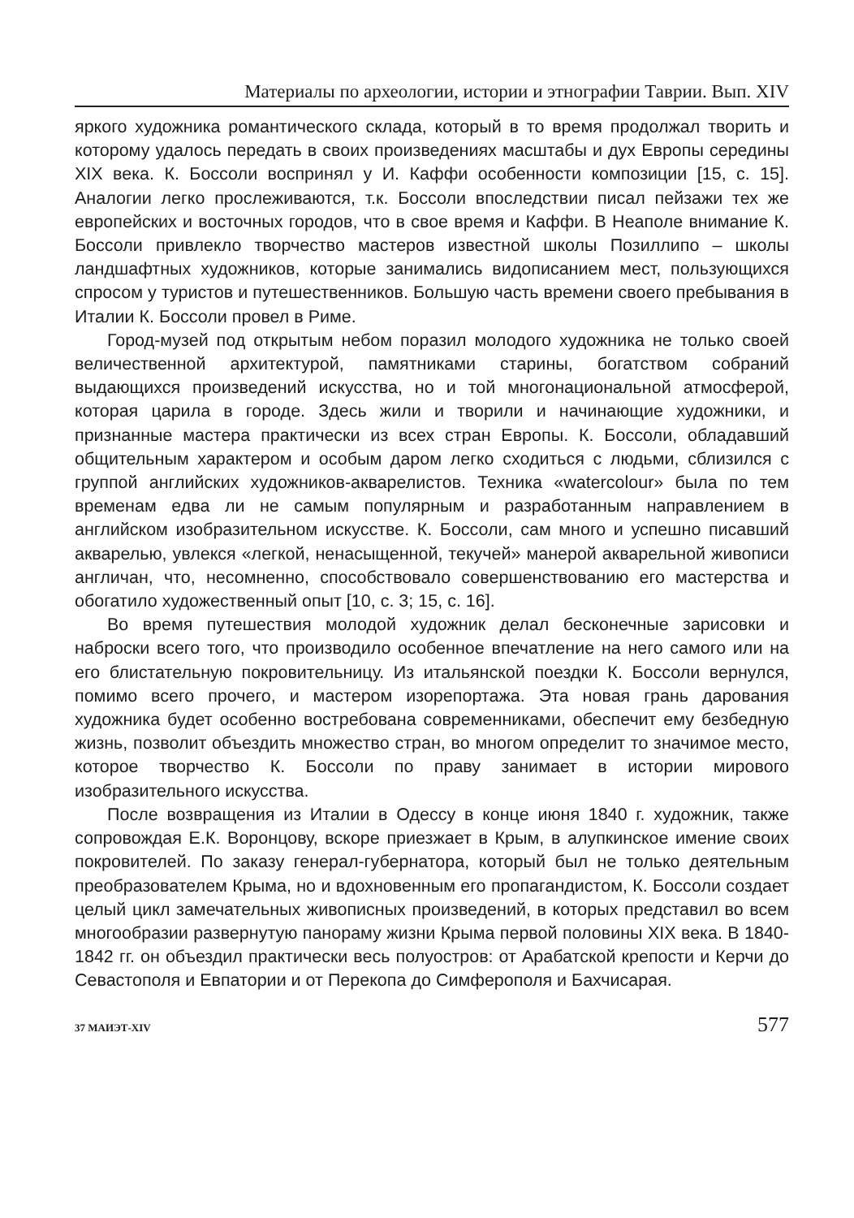Материалы по археологии, истории и этнографии Таврии. Вып. XIV
яркого художника романтического склада, который в то время продолжал творить и которому удалось передать в своих произведениях масштабы и дух Европы середины XIX века. К. Боссоли воспринял у И. Каффи особенности композиции [15, с. 15]. Аналогии легко прослеживаются, т.к. Боссоли впоследствии писал пейзажи тех же европейских и восточных городов, что в свое время и Каффи. В Неаполе внимание К. Боссоли привлекло творчество мастеров известной школы Позиллипо – школы ландшафтных художников, которые занимались видописанием мест, пользующихся спросом у туристов и путешественников. Большую часть времени своего пребывания в Италии К. Боссоли провел в Риме.
Город-музей под открытым небом поразил молодого художника не только своей величественной архитектурой, памятниками старины, богатством собраний выдающихся произведений искусства, но и той многонациональной атмосферой, которая царила в городе. Здесь жили и творили и начинающие художники, и признанные мастера практически из всех стран Европы. К. Боссоли, обладавший общительным характером и особым даром легко сходиться с людьми, сблизился с группой английских художников-акварелистов. Техника «watercolour» была по тем временам едва ли не самым популярным и разработанным направлением в английском изобразительном искусстве. К. Боссоли, сам много и успешно писавший акварелью, увлекся «легкой, ненасыщенной, текучей» манерой акварельной живописи англичан, что, несомненно, способствовало совершенствованию его мастерства и обогатило художественный опыт [10, с. 3; 15, с. 16].
Во время путешествия молодой художник делал бесконечные зарисовки и наброски всего того, что производило особенное впечатление на него самого или на его блистательную покровительницу. Из итальянской поездки К. Боссоли вернулся, помимо всего прочего, и мастером изорепортажа. Эта новая грань дарования художника будет особенно востребована современниками, обеспечит ему безбедную жизнь, позволит объездить множество стран, во многом определит то значимое место, которое творчество К. Боссоли по праву занимает в истории мирового изобразительного искусства.
После возвращения из Италии в Одессу в конце июня 1840 г. художник, также сопровождая Е.К. Воронцову, вскоре приезжает в Крым, в алупкинское имение своих покровителей. По заказу генерал-губернатора, который был не только деятельным преобразователем Крыма, но и вдохновенным его пропагандистом, К. Боссоли создает целый цикл замечательных живописных произведений, в которых представил во всем многообразии развернутую панораму жизни Крыма первой половины XIX века. В 1840-1842 гг. он объездил практически весь полуостров: от Арабатской крепости и Керчи до Севастополя и Евпатории и от Перекопа до Симферополя и Бахчисарая.
37 МАИЭТ-XIV 577